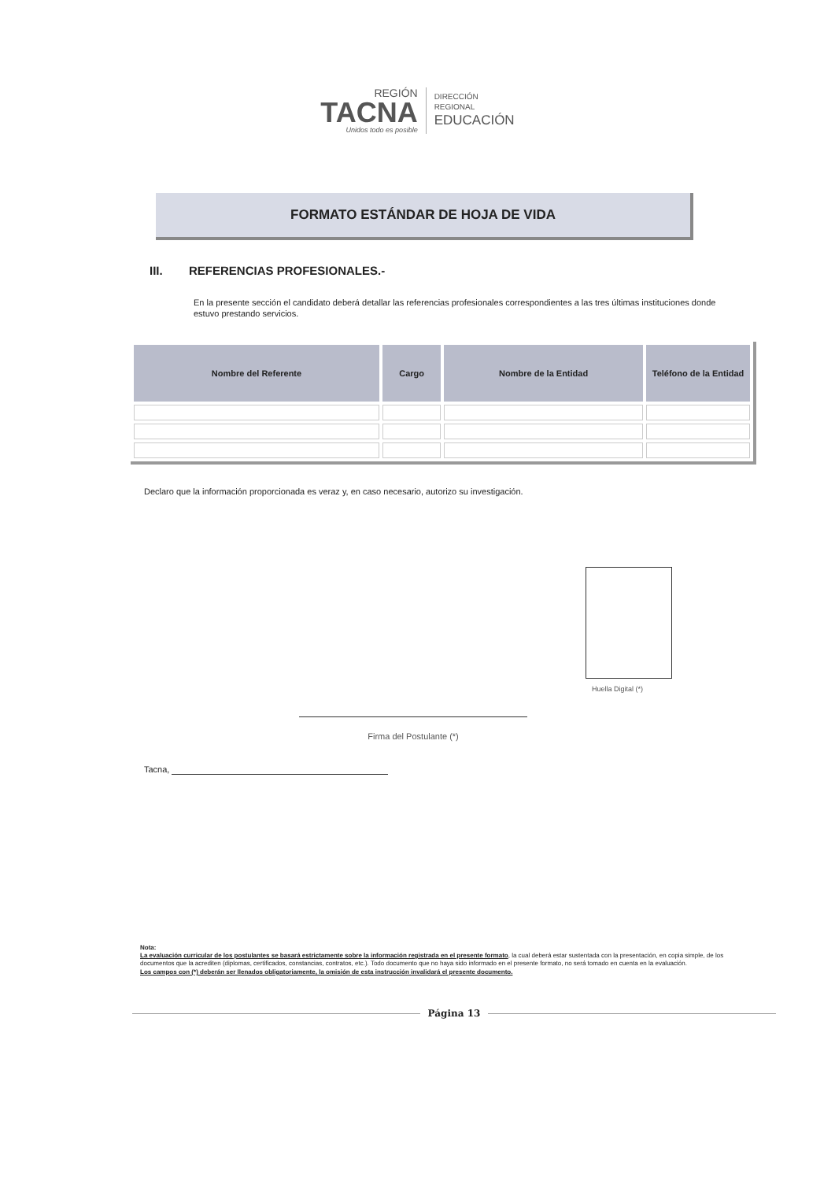REGIÓN
TACNA
Unidos todo es posible
DIRECCIÓN
REGIONAL
EDUCACIÓN
FORMATO ESTÁNDAR DE HOJA DE VIDA
III. REFERENCIAS PROFESIONALES.-
En la presente sección el candidato deberá detallar las referencias profesionales correspondientes a las tres últimas instituciones donde estuvo prestando servicios.
| Nombre del Referente | Cargo | Nombre de la Entidad | Teléfono de la Entidad |
| --- | --- | --- | --- |
Declaro que la información proporcionada es veraz y, en caso necesario, autorizo su investigación.
Huella Digital (*)
Firma del Postulante (*)
Tacna,
Nota:
La evaluación curricular de los postulantes se basará estrictamente sobre la información registrada en el presente formato, la cual deberá estar sustentada con la presentación, en copia simple, de los documentos que la acrediten (diplomas, certificados, constancias, contratos, etc.). Todo documento que no haya sido informado en el presente formato, no será tomado en cuenta en la evaluación.
Los campos con (*) deberán ser llenados obligatoriamente, la omisión de esta instrucción invalidará el presente documento.
Página 13